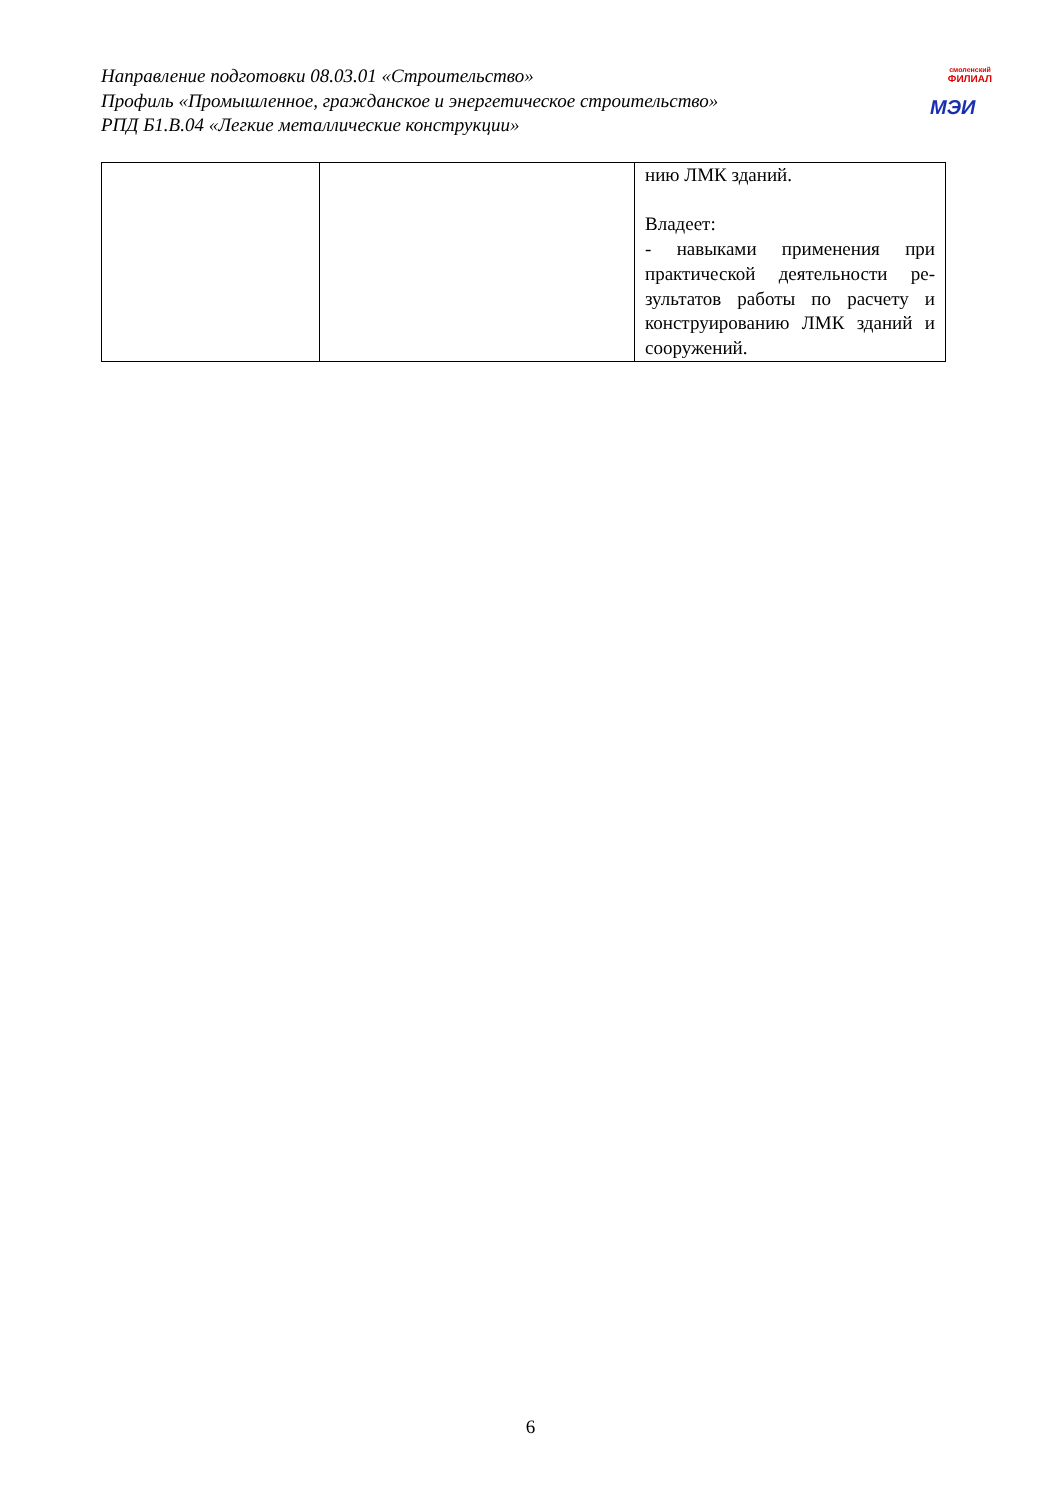Направление подготовки 08.03.01 «Строительство»
Профиль «Промышленное, гражданское и энергетическое строительство»
РПД Б1.В.04 «Легкие металлические конструкции»
смоленский
ФИЛИАЛ
МЭИ
| | | нию ЛМК зданий. Владеет: - навыками применения при практической деятельности ре-зультатов работы по расчету и конструированию ЛМК зданий и сооружений. |
6